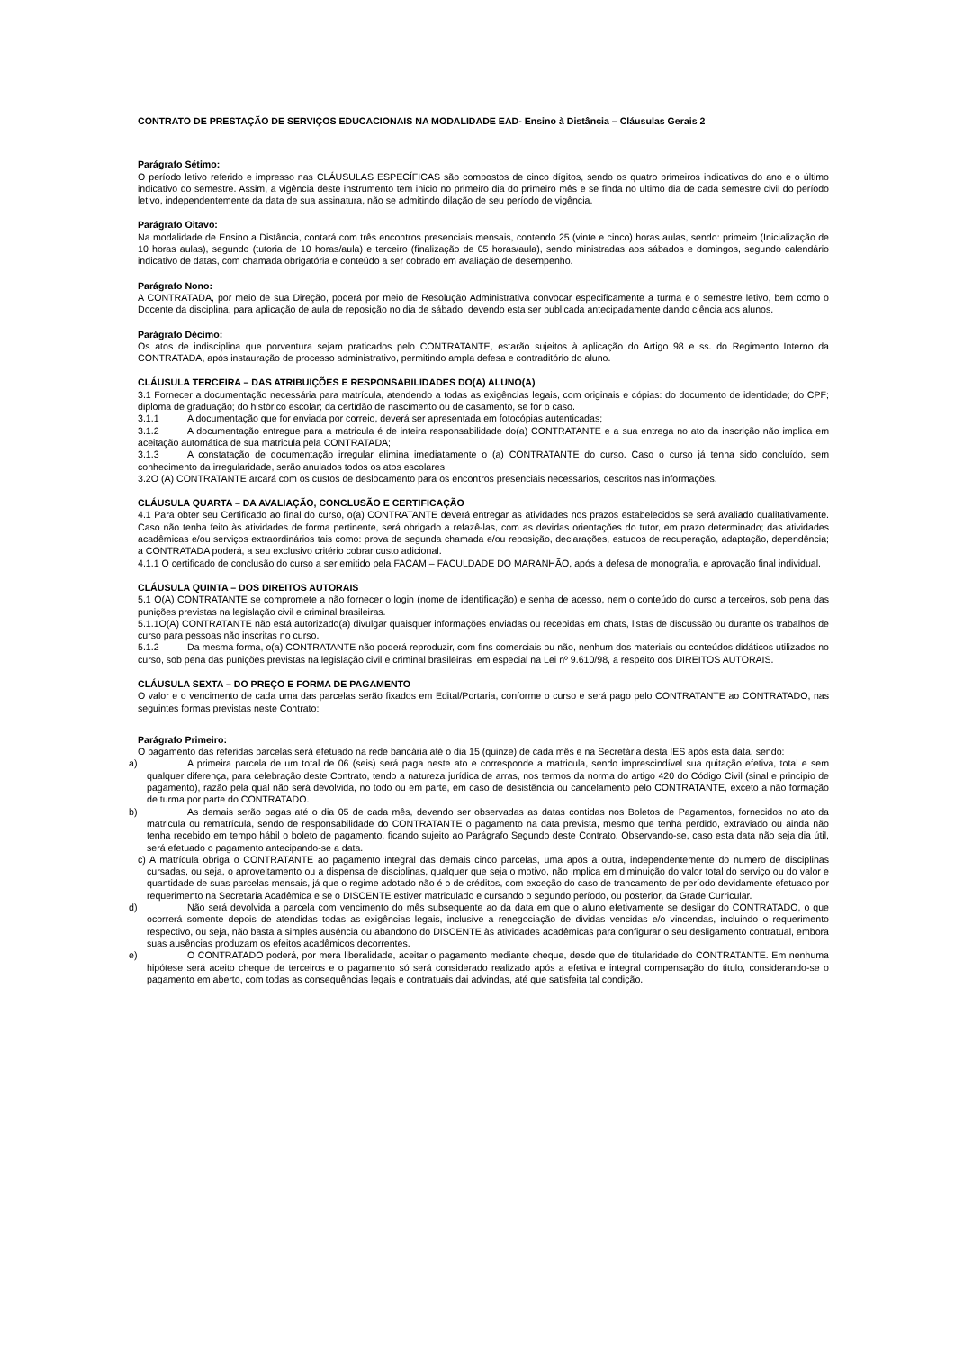CONTRATO DE PRESTAÇÃO DE SERVIÇOS EDUCACIONAIS NA MODALIDADE EAD- Ensino à Distância – Cláusulas Gerais 2
Parágrafo Sétimo:
O período letivo referido e impresso nas CLÁUSULAS ESPECÍFICAS são compostos de cinco dígitos, sendo os quatro primeiros indicativos do ano e o último indicativo do semestre. Assim, a vigência deste instrumento tem inicio no primeiro dia do primeiro mês e se finda no ultimo dia de cada semestre civil do período letivo, independentemente da data de sua assinatura, não se admitindo dilação de seu período de vigência.
Parágrafo Oitavo:
Na modalidade de Ensino a Distância, contará com três encontros presenciais mensais, contendo 25 (vinte e cinco) horas aulas, sendo: primeiro (Inicialização de 10 horas aulas), segundo (tutoria de 10 horas/aula) e terceiro (finalização de 05 horas/aula), sendo ministradas aos sábados e domingos, segundo calendário indicativo de datas, com chamada obrigatória e conteúdo a ser cobrado em avaliação de desempenho.
Parágrafo Nono:
A CONTRATADA, por meio de sua Direção, poderá por meio de Resolução Administrativa convocar especificamente a turma e o semestre letivo, bem como o Docente da disciplina, para aplicação de aula de reposição no dia de sábado, devendo esta ser publicada antecipadamente dando ciência aos alunos.
Parágrafo Décimo:
Os atos de indisciplina que porventura sejam praticados pelo CONTRATANTE, estarão sujeitos à aplicação do Artigo 98 e ss. do Regimento Interno da CONTRATADA, após instauração de processo administrativo, permitindo ampla defesa e contraditório do aluno.
CLÁUSULA TERCEIRA – DAS ATRIBUIÇÕES E RESPONSABILIDADES DO(A) ALUNO(A)
3.1 Fornecer a documentação necessária para matrícula, atendendo a todas as exigências legais, com originais e cópias: do documento de identidade; do CPF; diploma de graduação; do histórico escolar; da certidão de nascimento ou de casamento, se for o caso.
3.1.1 A documentação que for enviada por correio, deverá ser apresentada em fotocópias autenticadas;
3.1.2 A documentação entregue para a matricula é de inteira responsabilidade do(a) CONTRATANTE e a sua entrega no ato da inscrição não implica em aceitação automática de sua matricula pela CONTRATADA;
3.1.3 A constatação de documentação irregular elimina imediatamente o (a) CONTRATANTE do curso. Caso o curso já tenha sido concluído, sem conhecimento da irregularidade, serão anulados todos os atos escolares;
3.2O (A) CONTRATANTE arcará com os custos de deslocamento para os encontros presenciais necessários, descritos nas informações.
CLÁUSULA QUARTA – DA AVALIAÇÃO, CONCLUSÃO E CERTIFICAÇÃO
4.1 Para obter seu Certificado ao final do curso, o(a) CONTRATANTE deverá entregar as atividades nos prazos estabelecidos se será avaliado qualitativamente. Caso não tenha feito às atividades de forma pertinente, será obrigado a refazê-las, com as devidas orientações do tutor, em prazo determinado; das atividades acadêmicas e/ou serviços extraordinários tais como: prova de segunda chamada e/ou reposição, declarações, estudos de recuperação, adaptação, dependência; a CONTRATADA poderá, a seu exclusivo critério cobrar custo adicional.
4.1.1 O certificado de conclusão do curso a ser emitido pela FACAM – FACULDADE DO MARANHÃO, após a defesa de monografia, e aprovação final individual.
CLÁUSULA QUINTA – DOS DIREITOS AUTORAIS
5.1 O(A) CONTRATANTE se compromete a não fornecer o login (nome de identificação) e senha de acesso, nem o conteúdo do curso a terceiros, sob pena das punições previstas na legislação civil e criminal brasileiras.
5.1.1O(A) CONTRATANTE não está autorizado(a) divulgar quaisquer informações enviadas ou recebidas em chats, listas de discussão ou durante os trabalhos de curso para pessoas não inscritas no curso.
5.1.2 Da mesma forma, o(a) CONTRATANTE não poderá reproduzir, com fins comerciais ou não, nenhum dos materiais ou conteúdos didáticos utilizados no curso, sob pena das punições previstas na legislação civil e criminal brasileiras, em especial na Lei nº 9.610/98, a respeito dos DIREITOS AUTORAIS.
CLÁUSULA SEXTA – DO PREÇO E FORMA DE PAGAMENTO
O valor e o vencimento de cada uma das parcelas serão fixados em Edital/Portaria, conforme o curso e será pago pelo CONTRATANTE ao CONTRATADO, nas seguintes formas previstas neste Contrato:
Parágrafo Primeiro:
O pagamento das referidas parcelas será efetuado na rede bancária até o dia 15 (quinze) de cada mês e na Secretária desta IES após esta data, sendo:
a) A primeira parcela de um total de 06 (seis) será paga neste ato e corresponde a matricula, sendo imprescindível sua quitação efetiva, total e sem qualquer diferença, para celebração deste Contrato, tendo a natureza jurídica de arras, nos termos da norma do artigo 420 do Código Civil (sinal e principio de pagamento), razão pela qual não será devolvida, no todo ou em parte, em caso de desistência ou cancelamento pelo CONTRATANTE, exceto a não formação de turma por parte do CONTRATADO.
b) As demais serão pagas até o dia 05 de cada mês, devendo ser observadas as datas contidas nos Boletos de Pagamentos, fornecidos no ato da matricula ou rematrícula, sendo de responsabilidade do CONTRATANTE o pagamento na data prevista, mesmo que tenha perdido, extraviado ou ainda não tenha recebido em tempo hábil o boleto de pagamento, ficando sujeito ao Parágrafo Segundo deste Contrato. Observando-se, caso esta data não seja dia útil, será efetuado o pagamento antecipando-se a data.
c) A matrícula obriga o CONTRATANTE ao pagamento integral das demais cinco parcelas, uma após a outra, independentemente do numero de disciplinas cursadas, ou seja, o aproveitamento ou a dispensa de disciplinas, qualquer que seja o motivo, não implica em diminuição do valor total do serviço ou do valor e quantidade de suas parcelas mensais, já que o regime adotado não é o de créditos, com exceção do caso de trancamento de período devidamente efetuado por requerimento na Secretaria Acadêmica e se o DISCENTE estiver matriculado e cursando o segundo período, ou posterior, da Grade Curricular.
d) Não será devolvida a parcela com vencimento do mês subsequente ao da data em que o aluno efetivamente se desligar do CONTRATADO, o que ocorrerá somente depois de atendidas todas as exigências legais, inclusive a renegociação de dividas vencidas e/o vincendas, incluindo o requerimento respectivo, ou seja, não basta a simples ausência ou abandono do DISCENTE às atividades acadêmicas para configurar o seu desligamento contratual, embora suas ausências produzam os efeitos acadêmicos decorrentes.
e) O CONTRATADO poderá, por mera liberalidade, aceitar o pagamento mediante cheque, desde que de titularidade do CONTRATANTE. Em nenhuma hipótese será aceito cheque de terceiros e o pagamento só será considerado realizado após a efetiva e integral compensação do titulo, considerando-se o pagamento em aberto, com todas as consequências legais e contratuais dai advindas, até que satisfeita tal condição.